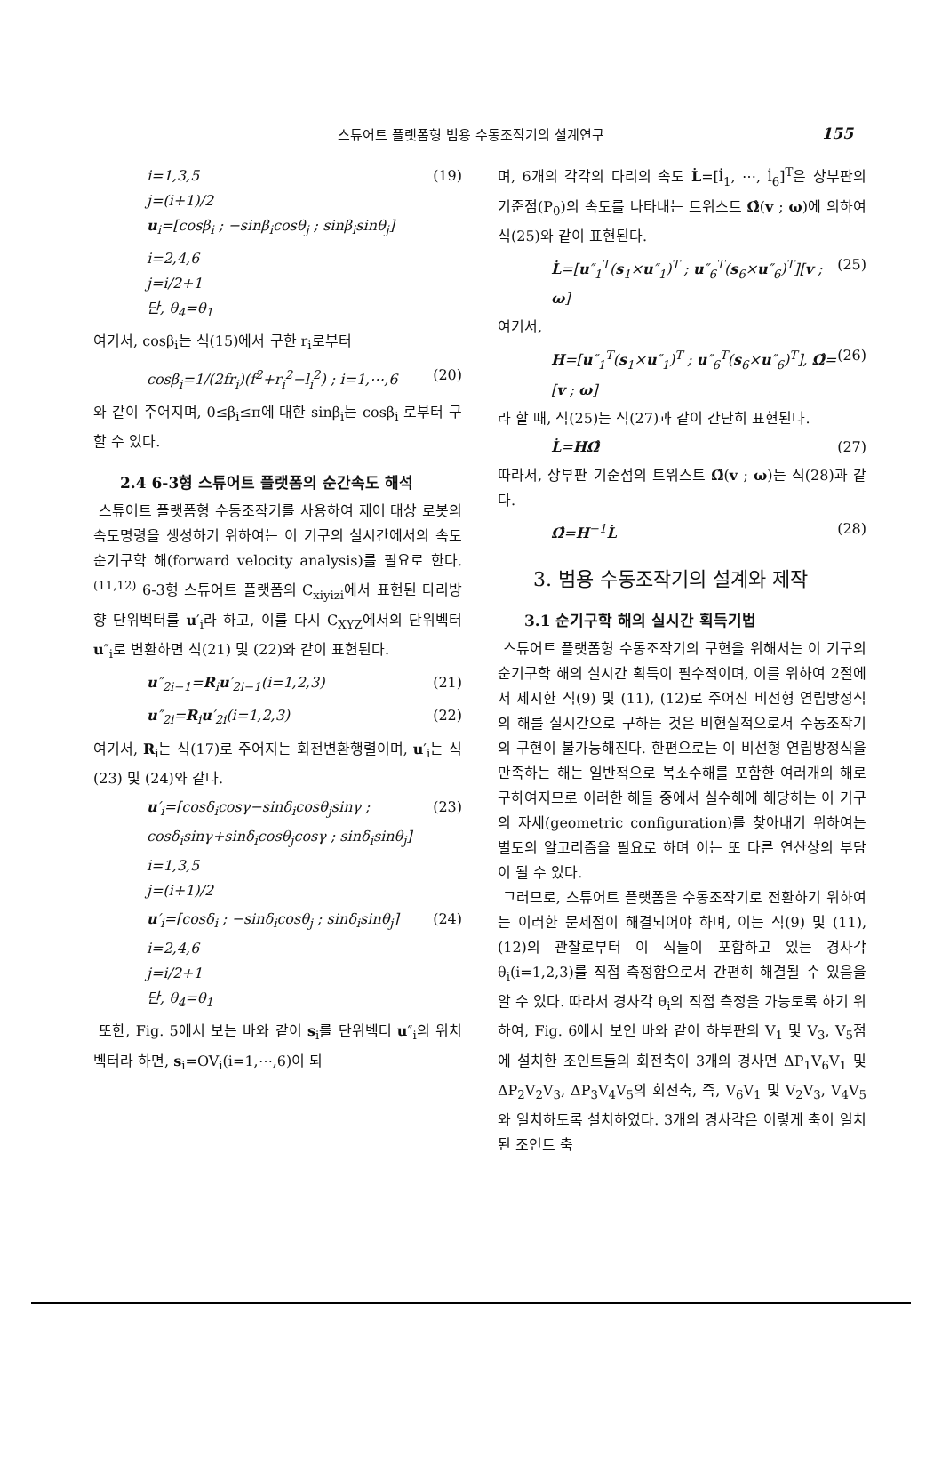스튜어트 플랫폼형 범용 수동조작기의 설계연구 155
i=1,3,5
j=(i+1)/2
u<sub>i</sub>=[cosβ<sub>i</sub> ; −sinβ<sub>i</sub>cosθ<sub>j</sub> ; sinβ<sub>i</sub>sinθ<sub>j</sub>] (19)
i=2,4,6
j=i/2+1
단, θ<sub>4</sub>=θ<sub>1</sub>
여기서, cosβ<sub>i</sub>는 식(15)에서 구한 r<sub>i</sub>로부터
cosβ<sub>i</sub>=1/(2fr<sub>i</sub>)(f<sup>2</sup>+r<sub>i</sub><sup>2</sup>−l<sub>i</sub><sup>2</sup>) ; i=1,⋯,6 (20)
와 같이 주어지며, 0≤β<sub>i</sub>≤π에 대한 sinβ<sub>i</sub>는 cosβ<sub>i</sub> 로부터 구할 수 있다.
2.4 6-3형 스튜어트 플랫폼의 순간속도 해석
스튜어트 플랫폼형 수동조작기를 사용하여 제어 대상 로봇의 속도명령을 생성하기 위하여는 이 기구의 실시간에서의 속도 순기구학 해(forward velocity analysis)를 필요로 한다.<sup>(11,12)</sup> 6-3형 스튜어트 플랫폼의 C<sub>xiyizi</sub>에서 표현된 다리방향 단위벡터를 u′<sub>i</sub>라 하고, 이를 다시 C<sub>XYZ</sub>에서의 단위벡터 u″<sub>i</sub>로 변환하면 식(21) 및 (22)와 같이 표현된다.
u″<sub>2i−1</sub>=R<sub>i</sub>u′<sub>2i−1</sub>(i=1,2,3) (21)
u″<sub>2i</sub>=R<sub>i</sub>u′<sub>2i</sub>(i=1,2,3) (22)
여기서, R<sub>i</sub>는 식(17)로 주어지는 회전변환행렬이며, u′<sub>i</sub>는 식(23) 및 (24)와 같다.
u′<sub>i</sub>=[cosδ<sub>i</sub>cosγ−sinδ<sub>i</sub>cosθ<sub>j</sub>sinγ ; cosδ<sub>i</sub>sinγ+sinδ<sub>i</sub>cosθ<sub>j</sub>cosγ ; sinδ<sub>i</sub>sinθ<sub>j</sub>]
i=1,3,5
j=(i+1)/2 (23)
u′<sub>i</sub>=[cosδ<sub>i</sub> ; −sinδ<sub>i</sub>cosθ<sub>j</sub> ; sinδ<sub>i</sub>sinθ<sub>j</sub>]
i=2,4,6
j=i/2+1
단, θ<sub>4</sub>=θ<sub>1</sub> (24)
또한, Fig. 5에서 보는 바와 같이 s<sub>i</sub>를 단위벡터 u″<sub>i</sub>의 위치벡터라 하면, s<sub>i</sub>=OV<sub>i</sub>(i=1,⋯,6)이 되
며, 6개의 각각의 다리의 속도 L̇=[l̇<sub>1</sub>, ⋯, l̇<sub>6</sub>]<sup>T</sup>은 상부판의 기준점(P<sub>0</sub>)의 속도를 나타내는 트위스트 Ω̂(v ; ω)에 의하여 식(25)와 같이 표현된다.
L̇=[u″<sub>1</sub><sup>T</sup>(s<sub>1</sub>×u″<sub>1</sub>)<sup>T</sup> ; u″<sub>6</sub><sup>T</sup>(s<sub>6</sub>×u″<sub>6</sub>)<sup>T</sup>][v ; ω] (25)
여기서,
H=[u″<sub>1</sub><sup>T</sup>(s<sub>1</sub>×u″<sub>1</sub>)<sup>T</sup> ; u″<sub>6</sub><sup>T</sup>(s<sub>6</sub>×u″<sub>6</sub>)<sup>T</sup>], Ω̂=[v ; ω] (26)
라 할 때, 식(25)는 식(27)과 같이 간단히 표현된다.
L̇=HΩ̂ (27)
따라서, 상부판 기준점의 트위스트 Ω̂(v ; ω)는 식(28)과 같다.
Ω̂=H<sup>−1</sup>L̇ (28)
3. 범용 수동조작기의 설계와 제작
3.1 순기구학 해의 실시간 획득기법
스튜어트 플랫폼형 수동조작기의 구현을 위해서는 이 기구의 순기구학 해의 실시간 획득이 필수적이며, 이를 위하여 2절에서 제시한 식(9) 및 (11), (12)로 주어진 비선형 연립방정식의 해를 실시간으로 구하는 것은 비현실적으로서 수동조작기의 구현이 불가능해진다. 한편으로는 이 비선형 연립방정식을 만족하는 해는 일반적으로 복소수해를 포함한 여러개의 해로 구하여지므로 이러한 해들 중에서 실수해에 해당하는 이 기구의 자세(geometric configuration)를 찾아내기 위하여는 별도의 알고리즘을 필요로 하며 이는 또 다른 연산상의 부담이 될 수 있다.
그러므로, 스튜어트 플랫폼을 수동조작기로 전환하기 위하여는 이러한 문제점이 해결되어야 하며, 이는 식(9) 및 (11), (12)의 관찰로부터 이 식들이 포함하고 있는 경사각 θ<sub>i</sub>(i=1,2,3)를 직접 측정함으로서 간편히 해결될 수 있음을 알 수 있다. 따라서 경사각 θ<sub>i</sub>의 직접 측정을 가능토록 하기 위하여, Fig. 6에서 보인 바와 같이 하부판의 V<sub>1</sub> 및 V<sub>3</sub>, V<sub>5</sub>점에 설치한 조인트들의 회전축이 3개의 경사면 ΔP<sub>1</sub>V<sub>6</sub>V<sub>1</sub> 및 ΔP<sub>2</sub>V<sub>2</sub>V<sub>3</sub>, ΔP<sub>3</sub>V<sub>4</sub>V<sub>5</sub>의 회전축, 즉, V<sub>6</sub>V<sub>1</sub> 및 V<sub>2</sub>V<sub>3</sub>, V<sub>4</sub>V<sub>5</sub>와 일치하도록 설치하였다. 3개의 경사각은 이렇게 축이 일치된 조인트 축